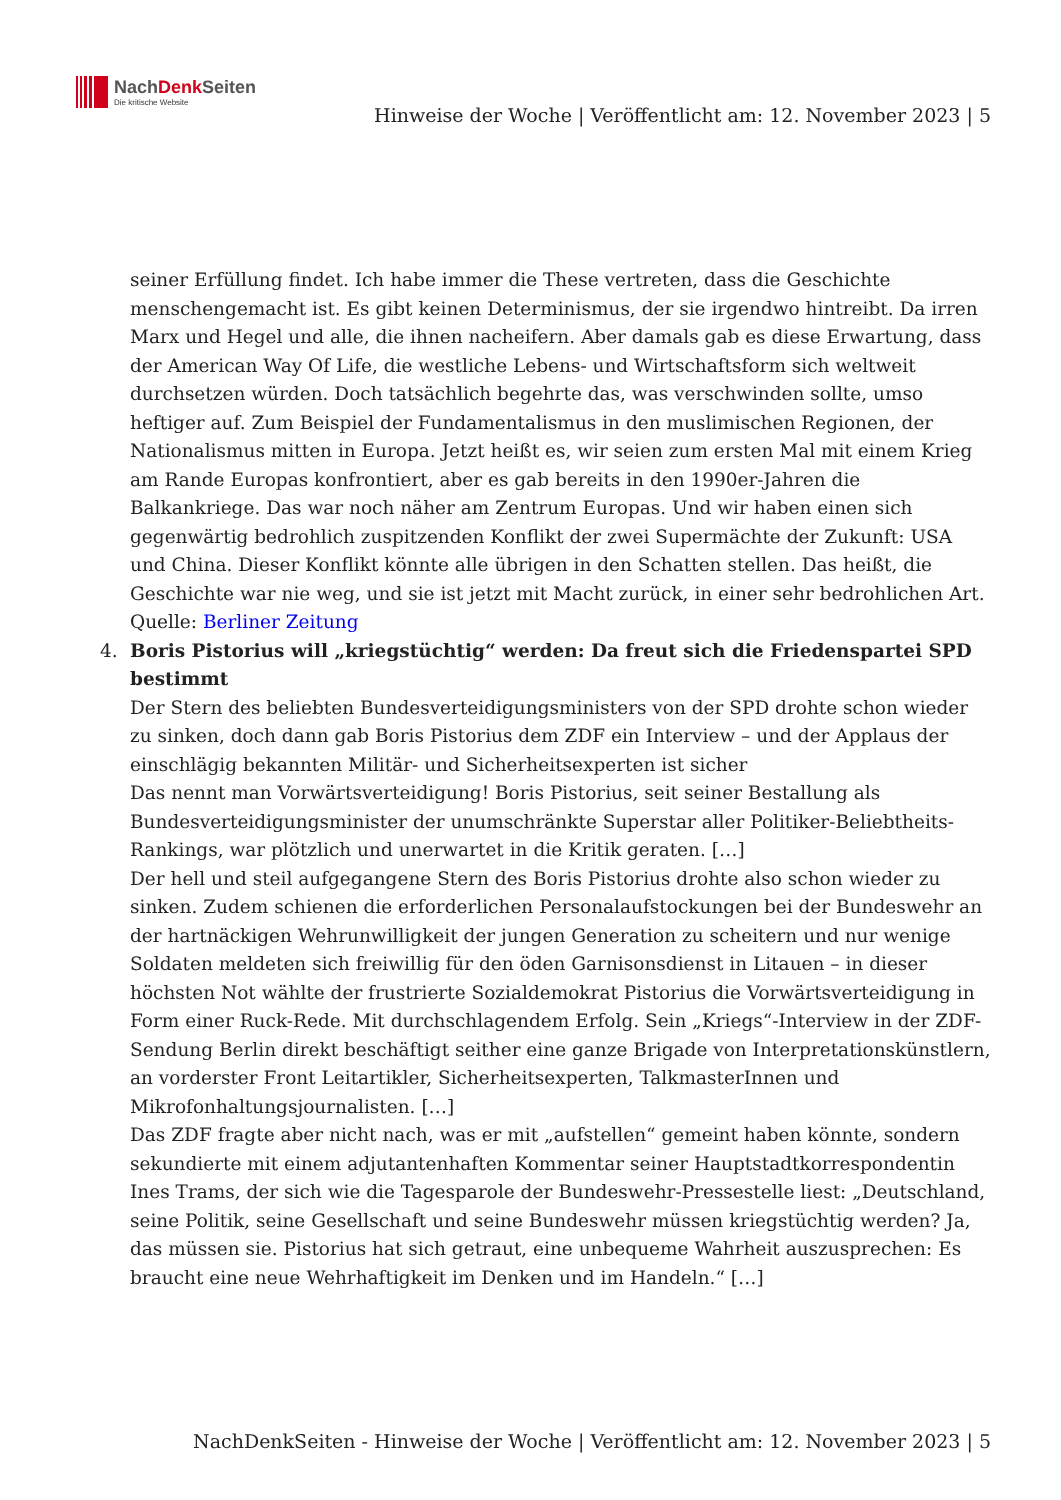NachDenk Seiten
Die kritische Website
Hinweise der Woche | Veröffentlicht am: 12. November 2023 | 5
seiner Erfüllung findet. Ich habe immer die These vertreten, dass die Geschichte menschengemacht ist. Es gibt keinen Determinismus, der sie irgendwo hintreibt. Da irren Marx und Hegel und alle, die ihnen nacheifern. Aber damals gab es diese Erwartung, dass der American Way Of Life, die westliche Lebens- und Wirtschaftsform sich weltweit durchsetzen würden. Doch tatsächlich begehrte das, was verschwinden sollte, umso heftiger auf. Zum Beispiel der Fundamentalismus in den muslimischen Regionen, der Nationalismus mitten in Europa. Jetzt heißt es, wir seien zum ersten Mal mit einem Krieg am Rande Europas konfrontiert, aber es gab bereits in den 1990er-Jahren die Balkankriege. Das war noch näher am Zentrum Europas. Und wir haben einen sich gegenwärtig bedrohlich zuspitzenden Konflikt der zwei Supermächte der Zukunft: USA und China. Dieser Konflikt könnte alle übrigen in den Schatten stellen. Das heißt, die Geschichte war nie weg, und sie ist jetzt mit Macht zurück, in einer sehr bedrohlichen Art.
Quelle: Berliner Zeitung
4. Boris Pistorius will „kriegstüchtig“ werden: Da freut sich die Friedenspartei SPD bestimmt
Der Stern des beliebten Bundesverteidigungsministers von der SPD drohte schon wieder zu sinken, doch dann gab Boris Pistorius dem ZDF ein Interview – und der Applaus der einschlägig bekannten Militär- und Sicherheitsexperten ist sicher
Das nennt man Vorwärtsverteidigung! Boris Pistorius, seit seiner Bestallung als Bundesverteidigungsminister der unumschränkte Superstar aller Politiker-Beliebtheits-Rankings, war plötzlich und unerwartet in die Kritik geraten. […]
Der hell und steil aufgegangene Stern des Boris Pistorius drohte also schon wieder zu sinken. Zudem schienen die erforderlichen Personalaufstockungen bei der Bundeswehr an der hartnäckigen Wehrunwilligkeit der jungen Generation zu scheitern und nur wenige Soldaten meldeten sich freiwillig für den öden Garnisonsdienst in Litauen – in dieser höchsten Not wählte der frustrierte Sozialdemokrat Pistorius die Vorwärtsverteidigung in Form einer Ruck-Rede. Mit durchschlagendem Erfolg. Sein „Kriegs“-Interview in der ZDF-Sendung Berlin direkt beschäftigt seither eine ganze Brigade von Interpretationskünstlern, an vorderster Front Leitartikler, Sicherheitsexperten, TalkmasterInnen und Mikrofonhaltungsjournalisten. […]
Das ZDF fragte aber nicht nach, was er mit „aufstellen“ gemeint haben könnte, sondern sekundierte mit einem adjutantenhaften Kommentar seiner Hauptstadtkorrespondentin Ines Trams, der sich wie die Tagesparole der Bundeswehr-Pressestelle liest: „Deutschland, seine Politik, seine Gesellschaft und seine Bundeswehr müssen kriegstüchtig werden? Ja, das müssen sie. Pistorius hat sich getraut, eine unbequeme Wahrheit auszusprechen: Es braucht eine neue Wehrhaftigkeit im Denken und im Handeln.“ […]
NachDenkSeiten - Hinweise der Woche | Veröffentlicht am: 12. November 2023 | 5